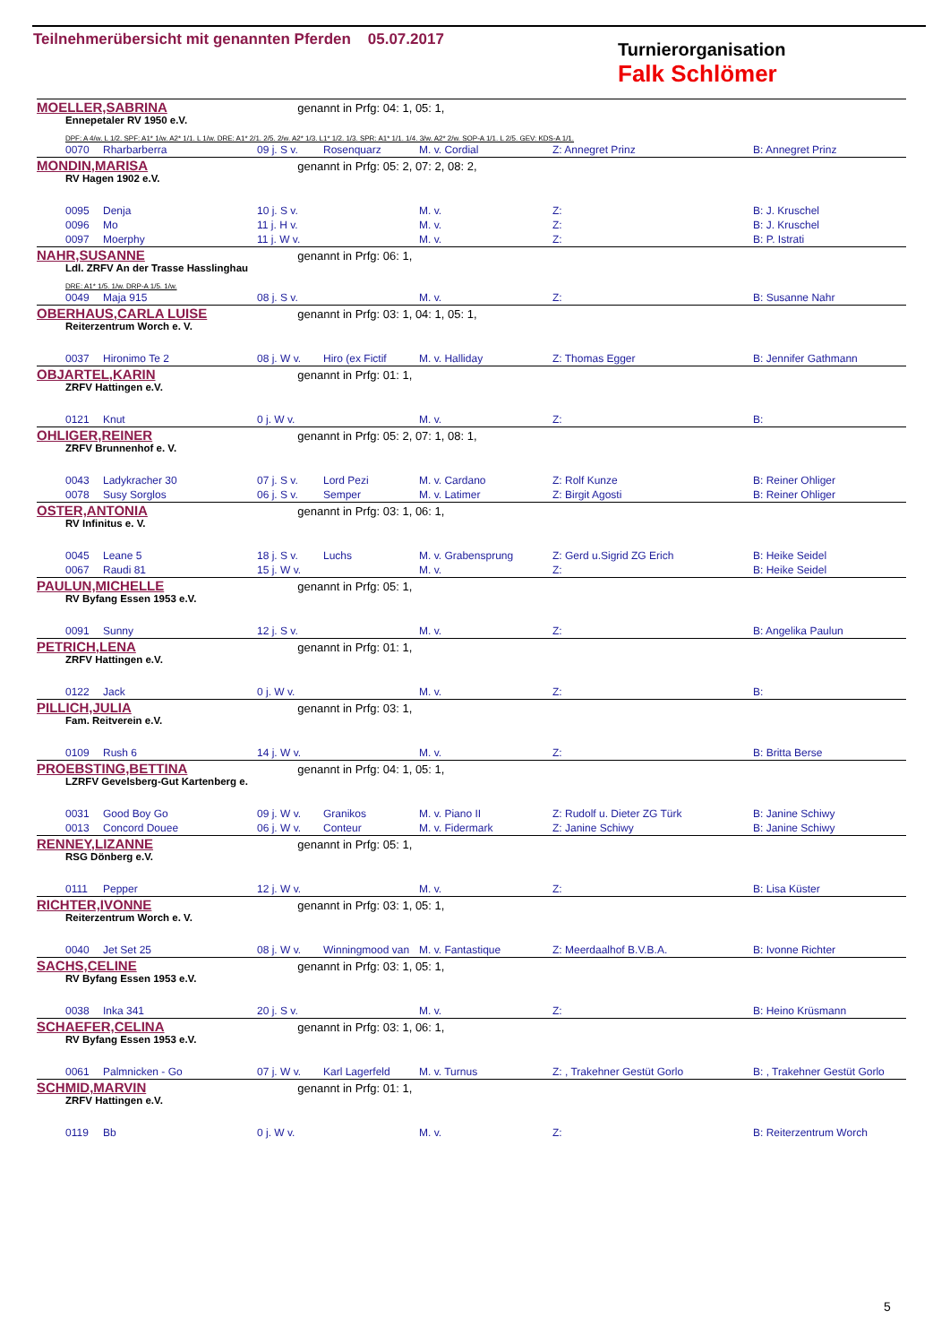Teilnehmerübersicht mit genannten Pferden 05.07.2017
Turnierorganisation
Falk Schlömer
MOELLER,SABRINA genannt in Prfg: 04: 1, 05: 1,
Ennepetaler RV 1950 e.V.
DPF: A 4/w. L 1/2. SPF: A1* 1/w. A2* 1/1. L 1/w. DRE: A1* 2/1. 2/5. 2/w. A2* 1/3. L1* 1/2. 1/3. SPR: A1* 1/1. 1/4. 3/w. A2* 2/w. SOP-A 1/1. L 2/5. GEV: KDS-A 1/1.
| | 0070 | Rharbarberra | 09 j. S v. | Rosenquarz | M. v. Cordial | Z: Annegret Prinz | B: Annegret Prinz |
MONDIN,MARISA genannt in Prfg: 05: 2, 07: 2, 08: 2,
RV Hagen 1902 e.V.
| | 0095 | Denja | 10 j. S v. | | M. v. | Z: | B: J. Kruschel |
| | 0096 | Mo | 11 j. H v. | | M. v. | Z: | B: J. Kruschel |
| | 0097 | Moerphy | 11 j. W v. | | M. v. | Z: | B: P. Istrati |
NAHR,SUSANNE genannt in Prfg: 06: 1,
Ldl. ZRFV An der Trasse Hasslinghau
DRE: A1* 1/5. 1/w. DRP-A 1/5. 1/w.
| | 0049 | Maja 915 | 08 j. S v. | | M. v. | Z: | B: Susanne Nahr |
OBERHAUS,CARLA LUISE genannt in Prfg: 03: 1, 04: 1, 05: 1,
Reiterzentrum Worch e. V.
| | 0037 | Hironimo Te 2 | 08 j. W v. | Hiro (ex Fictif | M. v. Halliday | Z: Thomas Egger | B: Jennifer Gathmann |
OBJARTEL,KARIN genannt in Prfg: 01: 1,
ZRFV Hattingen e.V.
| | 0121 | Knut | 0 j. W v. | | M. v. | Z: | B: |
OHLIGER,REINER genannt in Prfg: 05: 2, 07: 1, 08: 1,
ZRFV Brunnenhof e. V.
| | 0043 | Ladykracher 30 | 07 j. S v. | Lord Pezi | M. v. Cardano | Z: Rolf Kunze | B: Reiner Ohliger |
| | 0078 | Susy Sorglos | 06 j. S v. | Semper | M. v. Latimer | Z: Birgit Agosti | B: Reiner Ohliger |
OSTER,ANTONIA genannt in Prfg: 03: 1, 06: 1,
RV Infinitus e. V.
| | 0045 | Leane 5 | 18 j. S v. | Luchs | M. v. Grabensprung | Z: Gerd u.Sigrid ZG Erich | B: Heike Seidel |
| | 0067 | Raudi 81 | 15 j. W v. | | M. v. | Z: | B: Heike Seidel |
PAULUN,MICHELLE genannt in Prfg: 05: 1,
RV Byfang Essen 1953 e.V.
| | 0091 | Sunny | 12 j. S v. | | M. v. | Z: | B: Angelika Paulun |
PETRICH,LENA genannt in Prfg: 01: 1,
ZRFV Hattingen e.V.
| | 0122 | Jack | 0 j. W v. | | M. v. | Z: | B: |
PILLICH,JULIA genannt in Prfg: 03: 1,
Fam. Reitverein e.V.
| | 0109 | Rush 6 | 14 j. W v. | | M. v. | Z: | B: Britta Berse |
PROEBSTING,BETTINA genannt in Prfg: 04: 1, 05: 1,
LZRFV Gevelsberg-Gut Kartenberg e.
| | 0031 | Good Boy Go | 09 j. W v. | Granikos | M. v. Piano II | Z: Rudolf u. Dieter ZG Türk | B: Janine Schiwy |
| | 0013 | Concord Douee | 06 j. W v. | Conteur | M. v. Fidermark | Z: Janine Schiwy | B: Janine Schiwy |
RENNEY,LIZANNE genannt in Prfg: 05: 1,
RSG Dönberg e.V.
| | 0111 | Pepper | 12 j. W v. | | M. v. | Z: | B: Lisa Küster |
RICHTER,IVONNE genannt in Prfg: 03: 1, 05: 1,
Reiterzentrum Worch e. V.
| | 0040 | Jet Set 25 | 08 j. W v. | Winningmood van | M. v. Fantastique | Z: Meerdaalhof B.V.B.A. | B: Ivonne Richter |
SACHS,CELINE genannt in Prfg: 03: 1, 05: 1,
RV Byfang Essen 1953 e.V.
| | 0038 | Inka 341 | 20 j. S v. | | M. v. | Z: | B: Heino Krüsmann |
SCHAEFER,CELINA genannt in Prfg: 03: 1, 06: 1,
RV Byfang Essen 1953 e.V.
| | 0061 | Palmnicken - Go | 07 j. W v. | Karl Lagerfeld | M. v. Turnus | Z: , Trakehner Gestüt Gorlo | B: , Trakehner Gestüt Gorlo |
SCHMID,MARVIN genannt in Prfg: 01: 1,
ZRFV Hattingen e.V.
| | 0119 | Bb | 0 j. W v. | | M. v. | Z: | B: Reiterzentrum Worch |
5